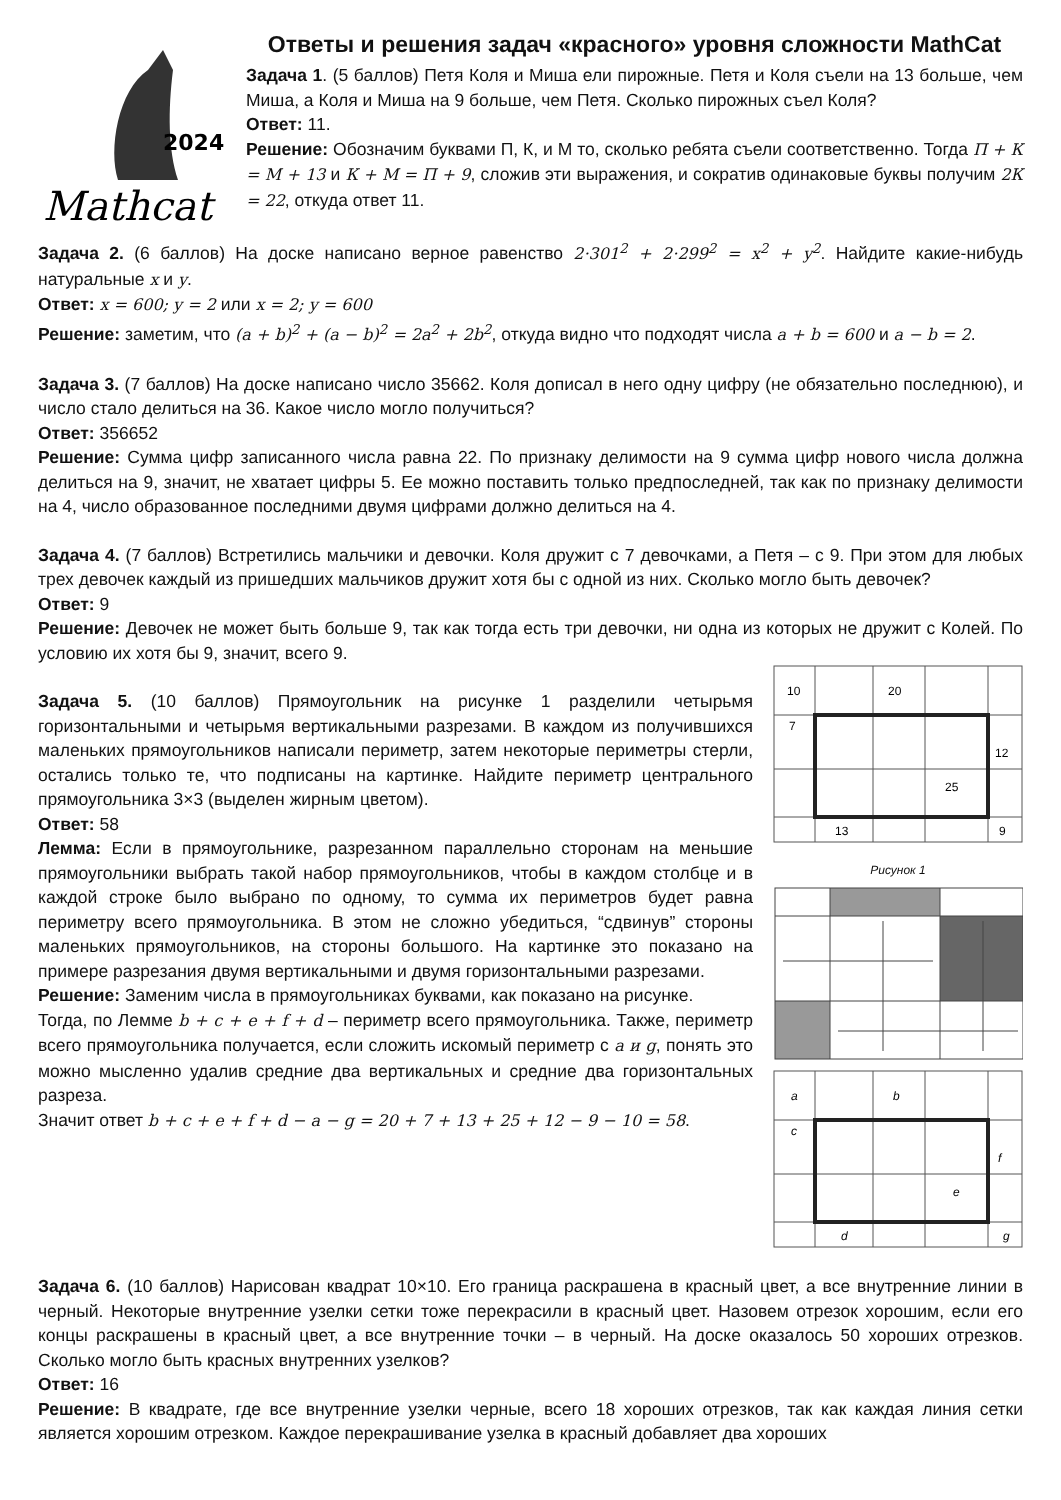2024
Mathcat
Ответы и решения задач «красного» уровня сложности MathCat
Задача 1. (5 баллов) Петя Коля и Миша ели пирожные. Петя и Коля съели на 13 больше, чем Миша, а Коля и Миша на 9 больше, чем Петя. Сколько пирожных съел Коля?
Ответ: 11.
Решение: Обозначим буквами П, К, и М то, сколько ребята съели соответственно. Тогда П + К = М + 13 и К + М = П + 9, сложив эти выражения, и сократив одинаковые буквы получим 2К = 22, откуда ответ 11.
Задача 2. (6 баллов) На доске написано верное равенство 2·301<sup>2</sup> + 2·299<sup>2</sup> = x<sup>2</sup> + y<sup>2</sup>. Найдите какие-нибудь натуральные x и y.
Ответ: x = 600; y = 2 или x = 2; y = 600
Решение: заметим, что (a + b)<sup>2</sup> + (a − b)<sup>2</sup> = 2a<sup>2</sup> + 2b<sup>2</sup>, откуда видно что подходят числа a + b = 600 и a − b = 2.
Задача 3. (7 баллов) На доске написано число 35662. Коля дописал в него одну цифру (не обязательно последнюю), и число стало делиться на 36. Какое число могло получиться?
Ответ: 356652
Решение: Сумма цифр записанного числа равна 22. По признаку делимости на 9 сумма цифр нового числа должна делиться на 9, значит, не хватает цифры 5. Ее можно поставить только предпоследней, так как по признаку делимости на 4, число образованное последними двумя цифрами должно делиться на 4.
Задача 4. (7 баллов) Встретились мальчики и девочки. Коля дружит с 7 девочками, а Петя – с 9. При этом для любых трех девочек каждый из пришедших мальчиков дружит хотя бы с одной из них. Сколько могло быть девочек?
Ответ: 9
Решение: Девочек не может быть больше 9, так как тогда есть три девочки, ни одна из которых не дружит с Колей. По условию их хотя бы 9, значит, всего 9.
10
20
7
12
25
13
9
Рисунок 1
a
b
c
f
e
d
g
Задача 5. (10 баллов) Прямоугольник на рисунке 1 разделили четырьмя горизонтальными и четырьмя вертикальными разрезами. В каждом из получившихся маленьких прямоугольников написали периметр, затем некоторые периметры стерли, остались только те, что подписаны на картинке. Найдите периметр центрального прямоугольника 3×3 (выделен жирным цветом).
Ответ: 58
Лемма: Если в прямоугольнике, разрезанном параллельно сторонам на меньшие прямоугольники выбрать такой набор прямоугольников, чтобы в каждом столбце и в каждой строке было выбрано по одному, то сумма их периметров будет равна периметру всего прямоугольника. В этом не сложно убедиться, “сдвинув” стороны маленьких прямоугольников, на стороны большого. На картинке это показано на примере разрезания двумя вертикальными и двумя горизонтальными разрезами.
Решение: Заменим числа в прямоугольниках буквами, как показано на рисунке.
Тогда, по Лемме b + c + e + f + d – периметр всего прямоугольника. Также, периметр всего прямоугольника получается, если сложить искомый периметр с a и g, понять это можно мысленно удалив средние два вертикальных и средние два горизонтальных разреза.
Значит ответ b + c + e + f + d − a − g = 20 + 7 + 13 + 25 + 12 − 9 − 10 = 58.
Задача 6. (10 баллов) Нарисован квадрат 10×10. Его граница раскрашена в красный цвет, а все внутренние линии в черный. Некоторые внутренние узелки сетки тоже перекрасили в красный цвет. Назовем отрезок хорошим, если его концы раскрашены в красный цвет, а все внутренние точки – в черный. На доске оказалось 50 хороших отрезков. Сколько могло быть красных внутренних узелков?
Ответ: 16
Решение: В квадрате, где все внутренние узелки черные, всего 18 хороших отрезков, так как каждая линия сетки является хорошим отрезком. Каждое перекрашивание узелка в красный добавляет два хороших